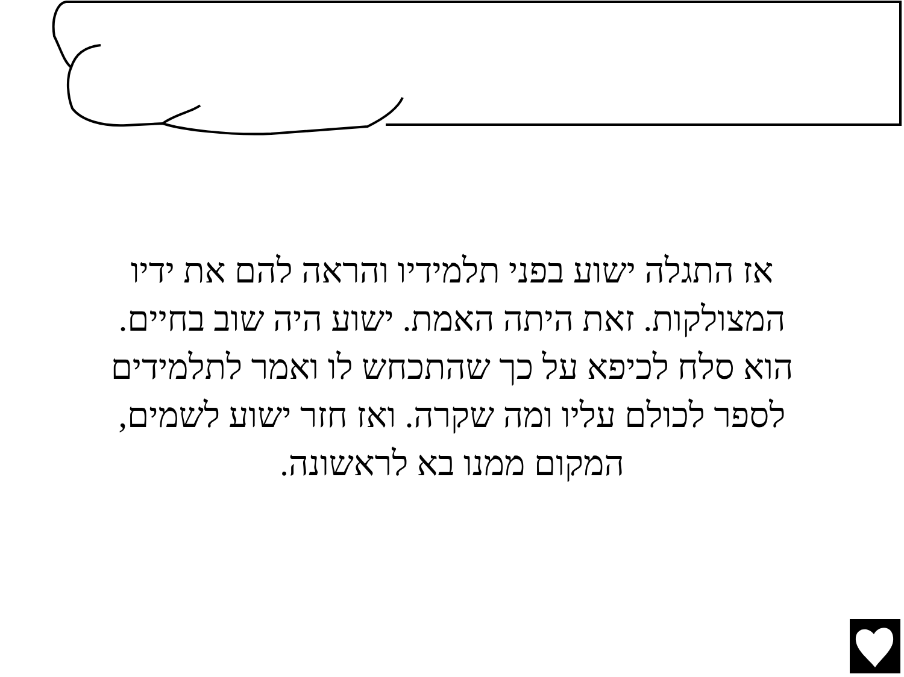אז התגלה ישוע בפני תלמידיו והראה להם את ידיו המצולקות. זאת היתה האמת. ישוע היה שוב בחיים. הוא סלח לכיפא על כך שהתכחש לו ואמר לתלמידים לספר לכולם עליו ומה שקרה. ואז חזר ישוע לשמים, המקום ממנו בא לראשונה.